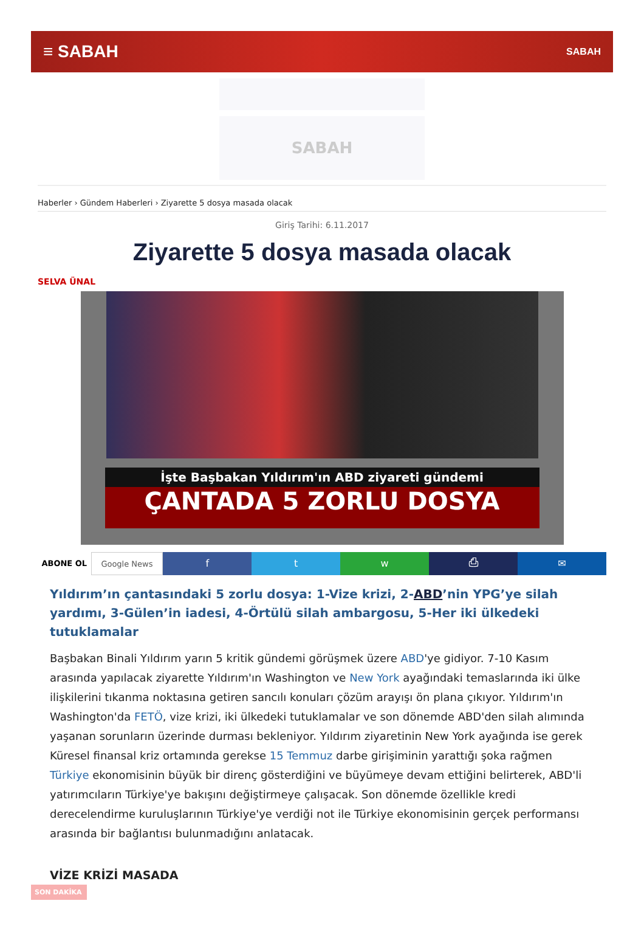≡ SABAH SABAH
SABAH
Haberler › Gündem Haberleri › Ziyarette 5 dosya masada olacak
Giriş Tarihi: 6.11.2017
Ziyarette 5 dosya masada olacak
SELVA ÜNAL
İşte Başbakan Yıldırım'ın ABD ziyareti gündemi
ÇANTADA 5 ZORLU DOSYA
ABONE OL Google News
f t w ⎙ ✉
Yıldırım’ın çantasındaki 5 zorlu dosya: 1-Vize krizi, 2-ABD’nin YPG’ye silah yardımı, 3-Gülen’in iadesi, 4-Örtülü silah ambargosu, 5-Her iki ülkedeki tutuklamalar
Başbakan Binali Yıldırım yarın 5 kritik gündemi görüşmek üzere ABD'ye gidiyor. 7-10 Kasım arasında yapılacak ziyarette Yıldırım'ın Washington ve New York ayağındaki temaslarında iki ülke ilişkilerini tıkanma noktasına getiren sancılı konuları çözüm arayışı ön plana çıkıyor. Yıldırım'ın Washington'da FETÖ, vize krizi, iki ülkedeki tutuklamalar ve son dönemde ABD'den silah alımında yaşanan sorunların üzerinde durması bekleniyor. Yıldırım ziyaretinin New York ayağında ise gerek Küresel finansal kriz ortamında gerekse 15 Temmuz darbe girişiminin yarattığı şoka rağmen Türkiye ekonomisinin büyük bir direnç gösterdiğini ve büyümeye devam ettiğini belirterek, ABD'li yatırımcıların Türkiye'ye bakışını değiştirmeye çalışacak. Son dönemde özellikle kredi derecelendirme kuruluşlarının Türkiye'ye verdiği not ile Türkiye ekonomisinin gerçek performansı arasında bir bağlantısı bulunmadığını anlatacak.
VİZE KRİZİ MASADA
SON DAKİKA